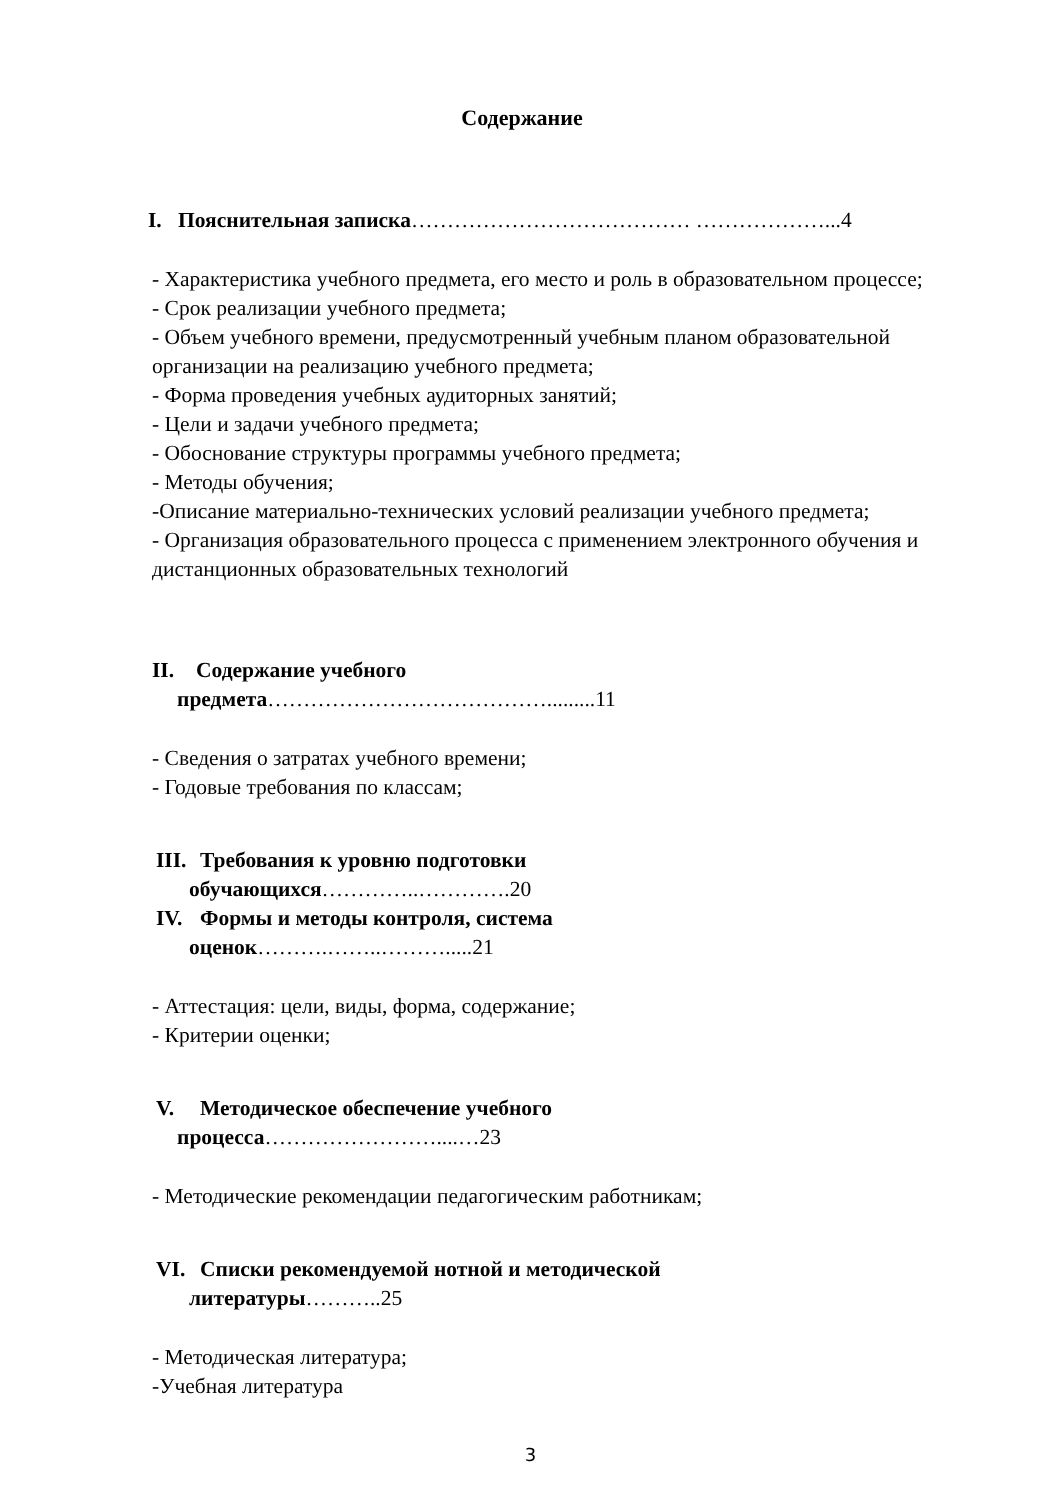Содержание
I. Пояснительная записка………………………………… ………………...4
- Характеристика учебного предмета, его место и роль в образовательном процессе;
- Срок реализации учебного предмета;
- Объем учебного времени, предусмотренный учебным планом образовательной организации на реализацию учебного предмета;
- Форма проведения учебных аудиторных занятий;
- Цели и задачи учебного предмета;
- Обоснование структуры программы учебного предмета;
- Методы обучения;
-Описание материально-технических условий реализации учебного предмета;
- Организация образовательного процесса с применением электронного обучения и дистанционных образовательных технологий
II. Содержание учебного
предмета………………………………….........11
- Сведения о затратах учебного времени;
- Годовые требования по классам;
III. Требования к уровню подготовки
обучающихся…………..………….20
IV. Формы и методы контроля, система
оценок……….……..……….....21
- Аттестация: цели, виды, форма, содержание;
- Критерии оценки;
V. Методическое обеспечение учебного
процесса……………………....…23
- Методические рекомендации педагогическим работникам;
VI. Списки рекомендуемой нотной и методической
литературы………..25
- Методическая литература;
-Учебная литература
3